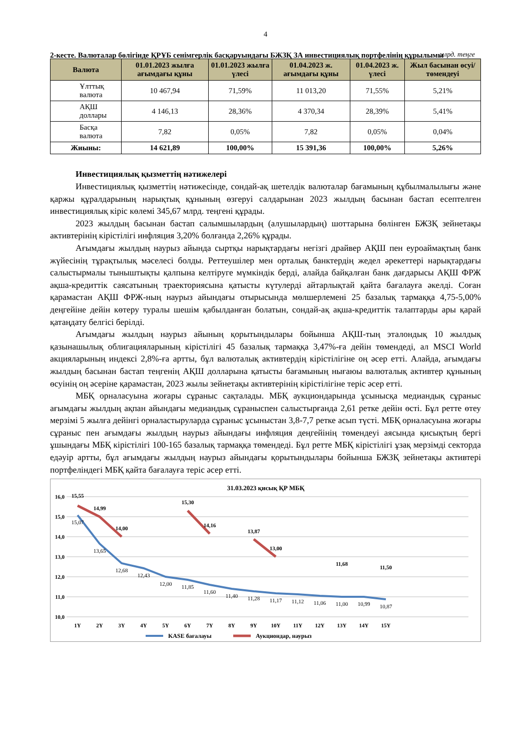4
2-кесте. Валюталар бөлігінде ҚРҰБ сенімгерлік басқаруындағы БЖЗҚ ЗА инвестициялық портфелінің құрылымы
млрд. теңге
| Валюта | 01.01.2023 жылға ағымдағы құны | 01.01.2023 жылға үлесі | 01.04.2023 ж. ағымдағы құны | 01.04.2023 ж. үлесі | Жыл басынан өсуі/төмендеуі |
| --- | --- | --- | --- | --- | --- |
| Ұлттық валюта | 10 467,94 | 71,59% | 11 013,20 | 71,55% | 5,21% |
| АҚШ доллары | 4 146,13 | 28,36% | 4 370,34 | 28,39% | 5,41% |
| Басқа валюта | 7,82 | 0,05% | 7,82 | 0,05% | 0,04% |
| Жиыны: | 14 621,89 | 100,00% | 15 391,36 | 100,00% | 5,26% |
Инвестициялық қызметтің нәтижелері
Инвестициялық қызметтің нәтижесінде, сондай-ақ шетелдік валюталар бағамының құбылмалылығы және қаржы құралдарының нарықтық құнының өзгеруі салдарынан 2023 жылдың басынан бастап есептелген инвестициялық кіріс көлемі 345,67 млрд. теңгені құрады.
2023 жылдың басынан бастап салымшылардың (алушылардың) шоттарына бөлінген БЖЗҚ зейнетақы активтерінің кірістілігі инфляция 3,20% болғанда 2,26% құрады.
Ағымдағы жылдың наурыз айында сыртқы нарықтардағы негізгі драйвер АҚШ пен еуроаймақтың банк жүйесінің тұрақтылық мәселесі болды. Реттеушілер мен орталық банктердің жедел әрекеттері нарықтардағы салыстырмалы тыныштықты қалпына келтіруге мүмкіндік берді, алайда байқалған банк дағдарысы АҚШ ФРЖ ақша-кредиттік саясатының траекториясына қатысты күтулерді айтарлықтай қайта бағалауға әкелді. Соған қарамастан АҚШ ФРЖ-ның наурыз айындағы отырысында мөлшерлемені 25 базалық тармаққа 4,75-5,00% деңгейіне дейін көтеру туралы шешім қабылданған болатын, сондай-ақ ақша-кредиттік талаптарды ары қарай қатаңдату белгісі берілді.
Ағымдағы жылдың наурыз айының қорытындылары бойынша АҚШ-тың эталондық 10 жылдық қазынашылық облигацияларының кірістілігі 45 базалық тармаққа 3,47%-ға дейін төмендеді, ал MSCI World акцияларының индексі 2,8%-ға артты, бұл валюталық активтердің кірістілігіне оң әсер етті. Алайда, ағымдағы жылдың басынан бастап теңгенің АҚШ долларына қатысты бағамының нығаюы валюталық активтер құнының өсуінің оң әсеріне қарамастан, 2023 жылы зейнетақы активтерінің кірістілігіне теріс әсер етті.
МБҚ орналасуына жоғары сұраныс сақталады. МБҚ аукциондарында ұсынысқа медиандық сұраныс ағымдағы жылдың ақпан айындағы медиандық сұраныспен салыстырғанда 2,61 ретке дейін өсті. Бұл ретте өтеу мерзімі 5 жылға дейінгі орналастыруларда сұраныс ұсыныстан 3,8-7,7 ретке асып түсті. МБҚ орналасуына жоғары сұраныс пен ағымдағы жылдың наурыз айындағы инфляция деңгейінің төмендеуі аясында қисықтың бергі ұшындағы МБҚ кірістілігі 100-165 базалық тармаққа төмендеді. Бұл ретте МБҚ кірістілігі ұзақ мерзімді секторда едәуір артты, бұл ағымдағы жылдың наурыз айындағы қорытындылары бойынша БЖЗҚ зейнетақы активтері портфеліндегі МБҚ қайта бағалауға теріс әсер етті.
31.03.2023 қисық ҚР МБҚ
16,0
15,0
14,0
13,0
12,0
11,0
10,0
15,55
14,99
14,00
15,30
14,16
13,87
13,00
11,68
11,50
15,07
13,65
12,68
12,43
12,00
11,85
11,60
11,40
11,28
11,17
11,12
11,06
11,00
10,99
10,87
1Y
2Y
3Y
4Y
5Y
6Y
7Y
8Y
9Y
10Y
11Y
12Y
13Y
14Y
15Y
KASE бағалауы
Аукциондар, наурыз